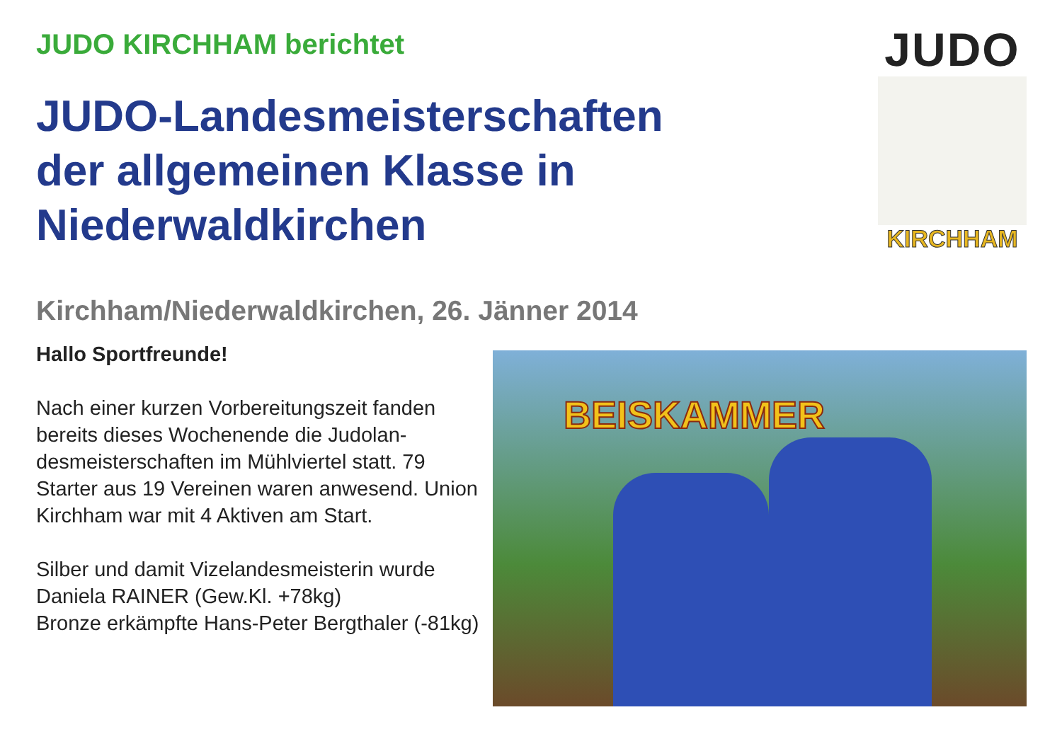JUDO KIRCHHAM berichtet
JUDO-Landesmeisterschaften
der allgemeinen Klasse in
Niederwaldkirchen
JUDO
KIRCHHAM
Kirchham/Niederwaldkirchen, 26. Jänner 2014
Hallo Sportfreunde!
Nach einer kurzen Vorbereitungszeit fanden bereits dieses Wochenende die Judolan-desmeisterschaften im Mühlviertel statt. 79 Starter aus 19 Vereinen waren anwesend. Union Kirchham war mit 4 Aktiven am Start.
Silber und damit Vizelandesmeisterin wurde Daniela RAINER (Gew.Kl. +78kg)
Bronze erkämpfte Hans-Peter Bergthaler (-81kg)
BEISKAMMER